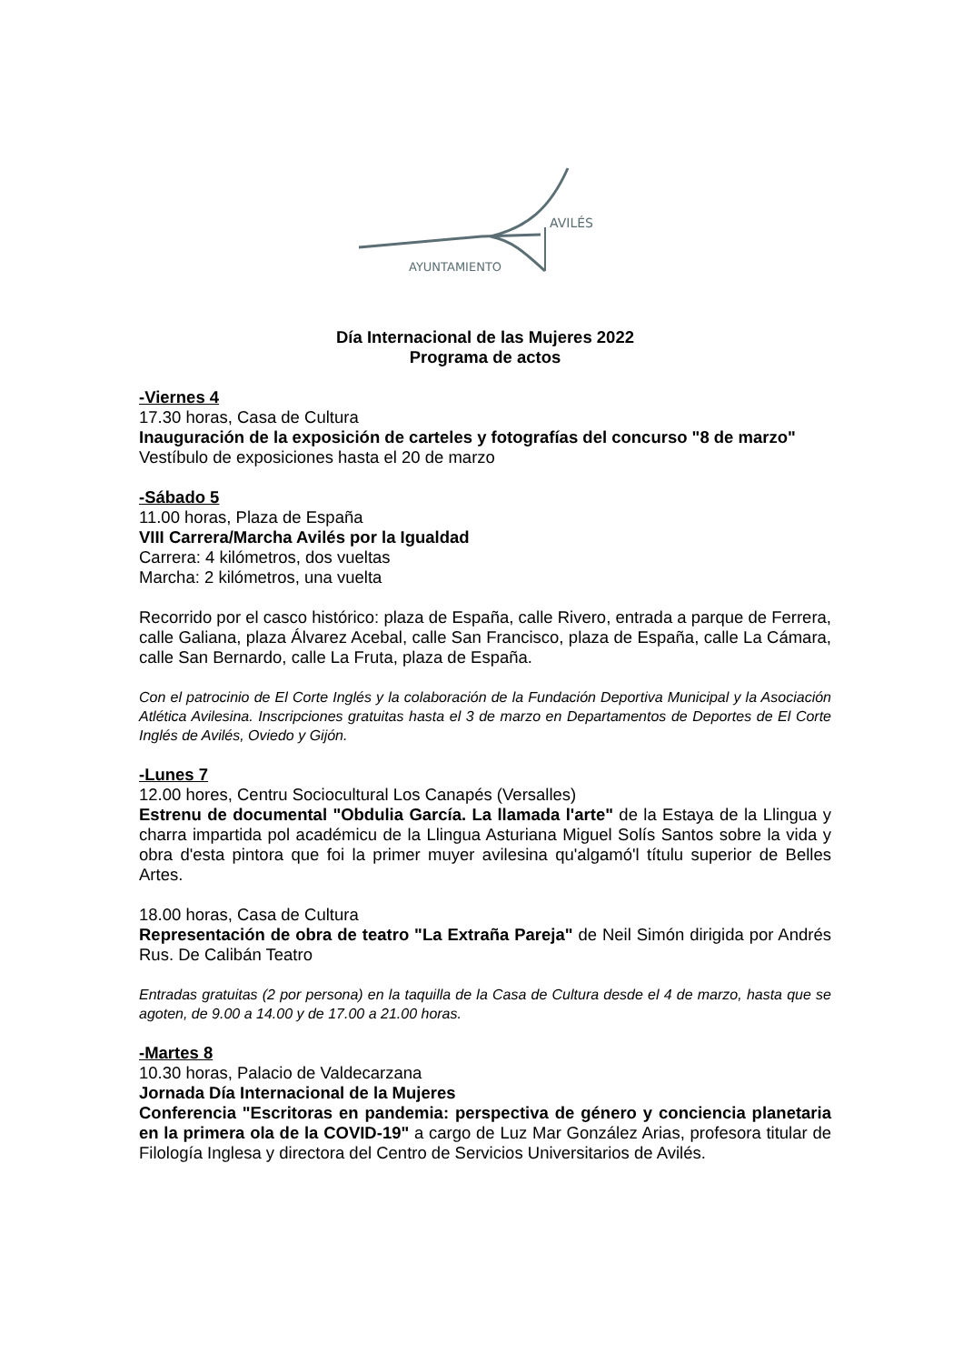AVILÉS
AYUNTAMIENTO
Día Internacional de las Mujeres 2022
Programa de actos
-Viernes 4
17.30 horas, Casa de Cultura
Inauguración de la exposición de carteles y fotografías del concurso "8 de marzo"
Vestíbulo de exposiciones hasta el 20 de marzo
-Sábado 5
11.00 horas, Plaza de España
VIII Carrera/Marcha Avilés por la Igualdad
Carrera: 4 kilómetros, dos vueltas
Marcha: 2 kilómetros, una vuelta
Recorrido por el casco histórico: plaza de España, calle Rivero, entrada a parque de Ferrera, calle Galiana, plaza Álvarez Acebal, calle San Francisco, plaza de España, calle La Cámara, calle San Bernardo, calle La Fruta, plaza de España.
Con el patrocinio de El Corte Inglés y la colaboración de la Fundación Deportiva Municipal y la Asociación Atlética Avilesina. Inscripciones gratuitas hasta el 3 de marzo en Departamentos de Deportes de El Corte Inglés de Avilés, Oviedo y Gijón.
-Lunes 7
12.00 hores, Centru Sociocultural Los Canapés (Versalles)
Estrenu de documental "Obdulia García. La llamada l'arte" de la Estaya de la Llingua y charra impartida pol académicu de la Llingua Asturiana Miguel Solís Santos sobre la vida y obra d'esta pintora que foi la primer muyer avilesina qu'algamó'l títulu superior de Belles Artes.
18.00 horas, Casa de Cultura
Representación de obra de teatro "La Extraña Pareja" de Neil Simón dirigida por Andrés Rus. De Calibán Teatro
Entradas gratuitas (2 por persona) en la taquilla de la Casa de Cultura desde el 4 de marzo, hasta que se agoten, de 9.00 a 14.00 y de 17.00 a 21.00 horas.
-Martes 8
10.30 horas, Palacio de Valdecarzana
Jornada Día Internacional de la Mujeres
Conferencia "Escritoras en pandemia: perspectiva de género y conciencia planetaria en la primera ola de la COVID-19" a cargo de Luz Mar González Arias, profesora titular de Filología Inglesa y directora del Centro de Servicios Universitarios de Avilés.